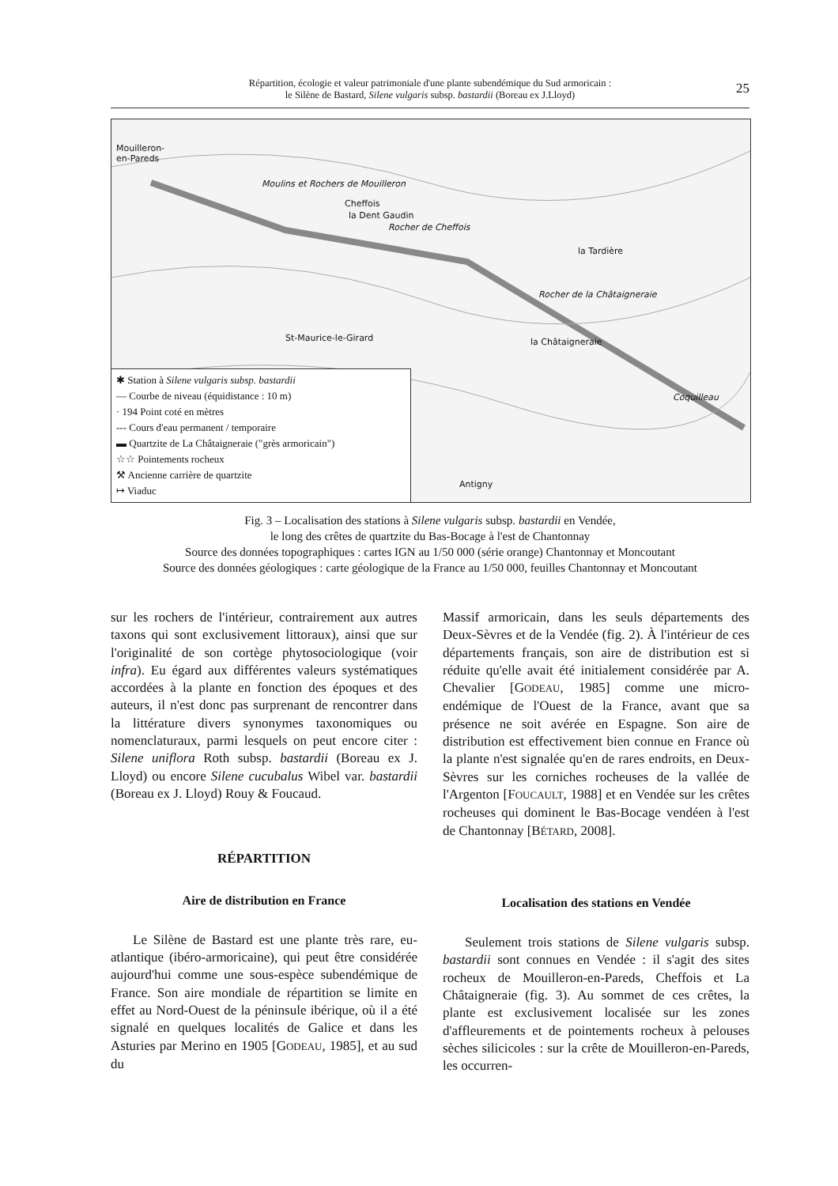Répartition, écologie et valeur patrimoniale d'une plante subendémique du Sud armoricain :
le Silène de Bastard, Silene vulgaris subsp. bastardii (Boreau ex J.Lloyd)
25
Mouilleron-
en-Pareds
Moulins et Rochers de Mouilleron
la Dent Gaudin
Cheffois
Rocher de Cheffois
la Tardière
Rocher de la Châtaigneraie
la Châtaigneraie St-Maurice-le-Girard
Coquilleau
Antigny
✱ Station à Silene vulgaris subsp. bastardii
— Courbe de niveau (équidistance : 10 m)
· 194 Point coté en mètres
--- Cours d'eau permanent / temporaire
▬ Quartzite de La Châtaigneraie ("grès armoricain")
☆☆ Pointements rocheux
⚒ Ancienne carrière de quartzite
↦ Viaduc
Fig. 3 – Localisation des stations à Silene vulgaris subsp. bastardii en Vendée,
le long des crêtes de quartzite du Bas-Bocage à l'est de Chantonnay
Source des données topographiques : cartes IGN au 1/50 000 (série orange) Chantonnay et Moncoutant
Source des données géologiques : carte géologique de la France au 1/50 000, feuilles Chantonnay et Moncoutant
sur les rochers de l'intérieur, contrairement aux autres taxons qui sont exclusivement littoraux), ainsi que sur l'originalité de son cortège phytosociologique (voir infra). Eu égard aux différentes valeurs systématiques accordées à la plante en fonction des époques et des auteurs, il n'est donc pas surprenant de rencontrer dans la littérature divers synonymes taxonomiques ou nomenclaturaux, parmi lesquels on peut encore citer : Silene uniflora Roth subsp. bastardii (Boreau ex J. Lloyd) ou encore Silene cucubalus Wibel var. bastardii (Boreau ex J. Lloyd) Rouy & Foucaud.
RÉPARTITION
Aire de distribution en France
Le Silène de Bastard est une plante très rare, eu-atlantique (ibéro-armoricaine), qui peut être considérée aujourd'hui comme une sous-espèce subendémique de France. Son aire mondiale de répartition se limite en effet au Nord-Ouest de la péninsule ibérique, où il a été signalé en quelques localités de Galice et dans les Asturies par Merino en 1905 [GODEAU, 1985], et au sud du
Massif armoricain, dans les seuls départements des Deux-Sèvres et de la Vendée (fig. 2). À l'intérieur de ces départements français, son aire de distribution est si réduite qu'elle avait été initialement considérée par A. Chevalier [GODEAU, 1985] comme une micro-endémique de l'Ouest de la France, avant que sa présence ne soit avérée en Espagne. Son aire de distribution est effectivement bien connue en France où la plante n'est signalée qu'en de rares endroits, en Deux-Sèvres sur les corniches rocheuses de la vallée de l'Argenton [FOUCAULT, 1988] et en Vendée sur les crêtes rocheuses qui dominent le Bas-Bocage vendéen à l'est de Chantonnay [BÉTARD, 2008].
Localisation des stations en Vendée
Seulement trois stations de Silene vulgaris subsp. bastardii sont connues en Vendée : il s'agit des sites rocheux de Mouilleron-en-Pareds, Cheffois et La Châtaigneraie (fig. 3). Au sommet de ces crêtes, la plante est exclusivement localisée sur les zones d'affleurements et de pointements rocheux à pelouses sèches silicicoles : sur la crête de Mouilleron-en-Pareds, les occurren-